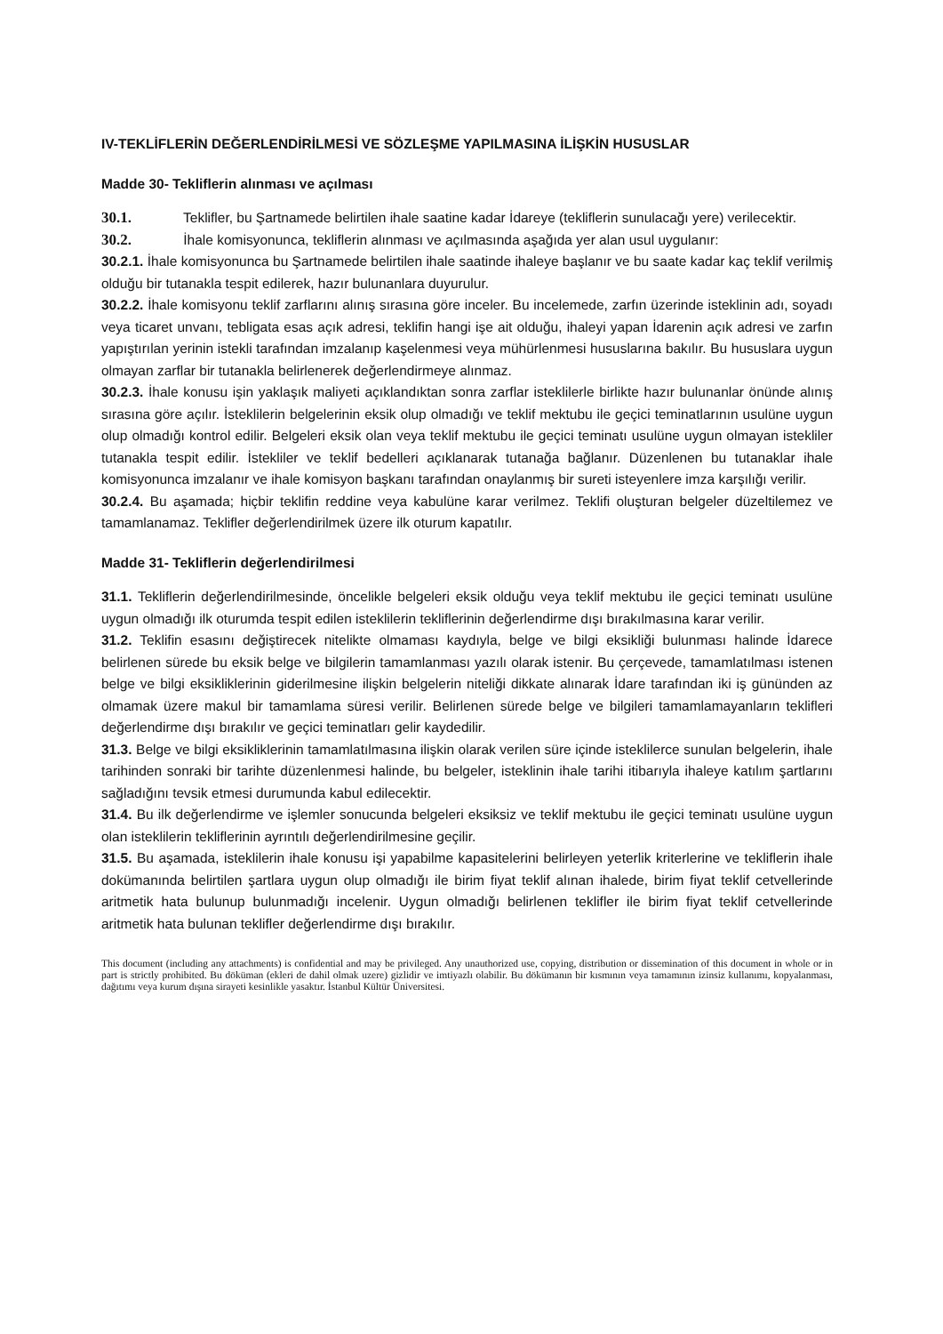IV-TEKLİFLERİN DEĞERLENDİRİLMESİ VE SÖZLEŞME YAPILMASINA İLİŞKİN HUSUSLAR
Madde 30- Tekliflerin alınması ve açılması
30.1. Teklifler, bu Şartnamede belirtilen ihale saatine kadar İdareye (tekliflerin sunulacağı yere) verilecektir.
30.2. İhale komisyonunca, tekliflerin alınması ve açılmasında aşağıda yer alan usul uygulanır:
30.2.1. İhale komisyonunca bu Şartnamede belirtilen ihale saatinde ihaleye başlanır ve bu saate kadar kaç teklif verilmiş olduğu bir tutanakla tespit edilerek, hazır bulunanlara duyurulur.
30.2.2. İhale komisyonu teklif zarflarını alınış sırasına göre inceler. Bu incelemede, zarfın üzerinde isteklinin adı, soyadı veya ticaret unvanı, tebligata esas açık adresi, teklifin hangi işe ait olduğu, ihaleyi yapan İdarenin açık adresi ve zarfın yapıştırılan yerinin istekli tarafından imzalanıp kaşelenmesi veya mühürlenmesi hususlarına bakılır. Bu hususlara uygun olmayan zarflar bir tutanakla belirlenerek değerlendirmeye alınmaz.
30.2.3. İhale konusu işin yaklaşık maliyeti açıklandıktan sonra zarflar isteklilerle birlikte hazır bulunanlar önünde alınış sırasına göre açılır. İsteklilerin belgelerinin eksik olup olmadığı ve teklif mektubu ile geçici teminatlarının usulüne uygun olup olmadığı kontrol edilir. Belgeleri eksik olan veya teklif mektubu ile geçici teminatı usulüne uygun olmayan istekliler tutanakla tespit edilir. İstekliler ve teklif bedelleri açıklanarak tutanağa bağlanır. Düzenlenen bu tutanaklar ihale komisyonunca imzalanır ve ihale komisyon başkanı tarafından onaylanmış bir sureti isteyenlere imza karşılığı verilir.
30.2.4. Bu aşamada; hiçbir teklifin reddine veya kabulüne karar verilmez. Teklifi oluşturan belgeler düzeltilemez ve tamamlanamaz. Teklifler değerlendirilmek üzere ilk oturum kapatılır.
Madde 31- Tekliflerin değerlendirilmesi
31.1. Tekliflerin değerlendirilmesinde, öncelikle belgeleri eksik olduğu veya teklif mektubu ile geçici teminatı usulüne uygun olmadığı ilk oturumda tespit edilen isteklilerin tekliflerinin değerlendirme dışı bırakılmasına karar verilir.
31.2. Teklifin esasını değiştirecek nitelikte olmaması kaydıyla, belge ve bilgi eksikliği bulunması halinde İdarece belirlenen sürede bu eksik belge ve bilgilerin tamamlanması yazılı olarak istenir. Bu çerçevede, tamamlatılması istenen belge ve bilgi eksikliklerinin giderilmesine ilişkin belgelerin niteliği dikkate alınarak İdare tarafından iki iş gününden az olmamak üzere makul bir tamamlama süresi verilir. Belirlenen sürede belge ve bilgileri tamamlamayanların teklifleri değerlendirme dışı bırakılır ve geçici teminatları gelir kaydedilir.
31.3. Belge ve bilgi eksikliklerinin tamamlatılmasına ilişkin olarak verilen süre içinde isteklilerce sunulan belgelerin, ihale tarihinden sonraki bir tarihte düzenlenmesi halinde, bu belgeler, isteklinin ihale tarihi itibarıyla ihaleye katılım şartlarını sağladığını tevsik etmesi durumunda kabul edilecektir.
31.4. Bu ilk değerlendirme ve işlemler sonucunda belgeleri eksiksiz ve teklif mektubu ile geçici teminatı usulüne uygun olan isteklilerin tekliflerinin ayrıntılı değerlendirilmesine geçilir.
31.5. Bu aşamada, isteklilerin ihale konusu işi yapabilme kapasitelerini belirleyen yeterlik kriterlerine ve tekliflerin ihale dokümanında belirtilen şartlara uygun olup olmadığı ile birim fiyat teklif alınan ihalede, birim fiyat teklif cetvellerinde aritmetik hata bulunup bulunmadığı incelenir. Uygun olmadığı belirlenen teklifler ile birim fiyat teklif cetvellerinde aritmetik hata bulunan teklifler değerlendirme dışı bırakılır.
This document (including any attachments) is confidential and may be privileged. Any unauthorized use, copying, distribution or dissemination of this document in whole or in part is strictly prohibited. Bu döküman (ekleri de dahil olmak uzere) gizlidir ve imtiyazlı olabilir. Bu dökümanın bir kısmının veya tamamının izinsiz kullanımı, kopyalanması, dağıtımı veya kurum dışına sirayeti kesinlikle yasaktır. İstanbul Kültür Üniversitesi.